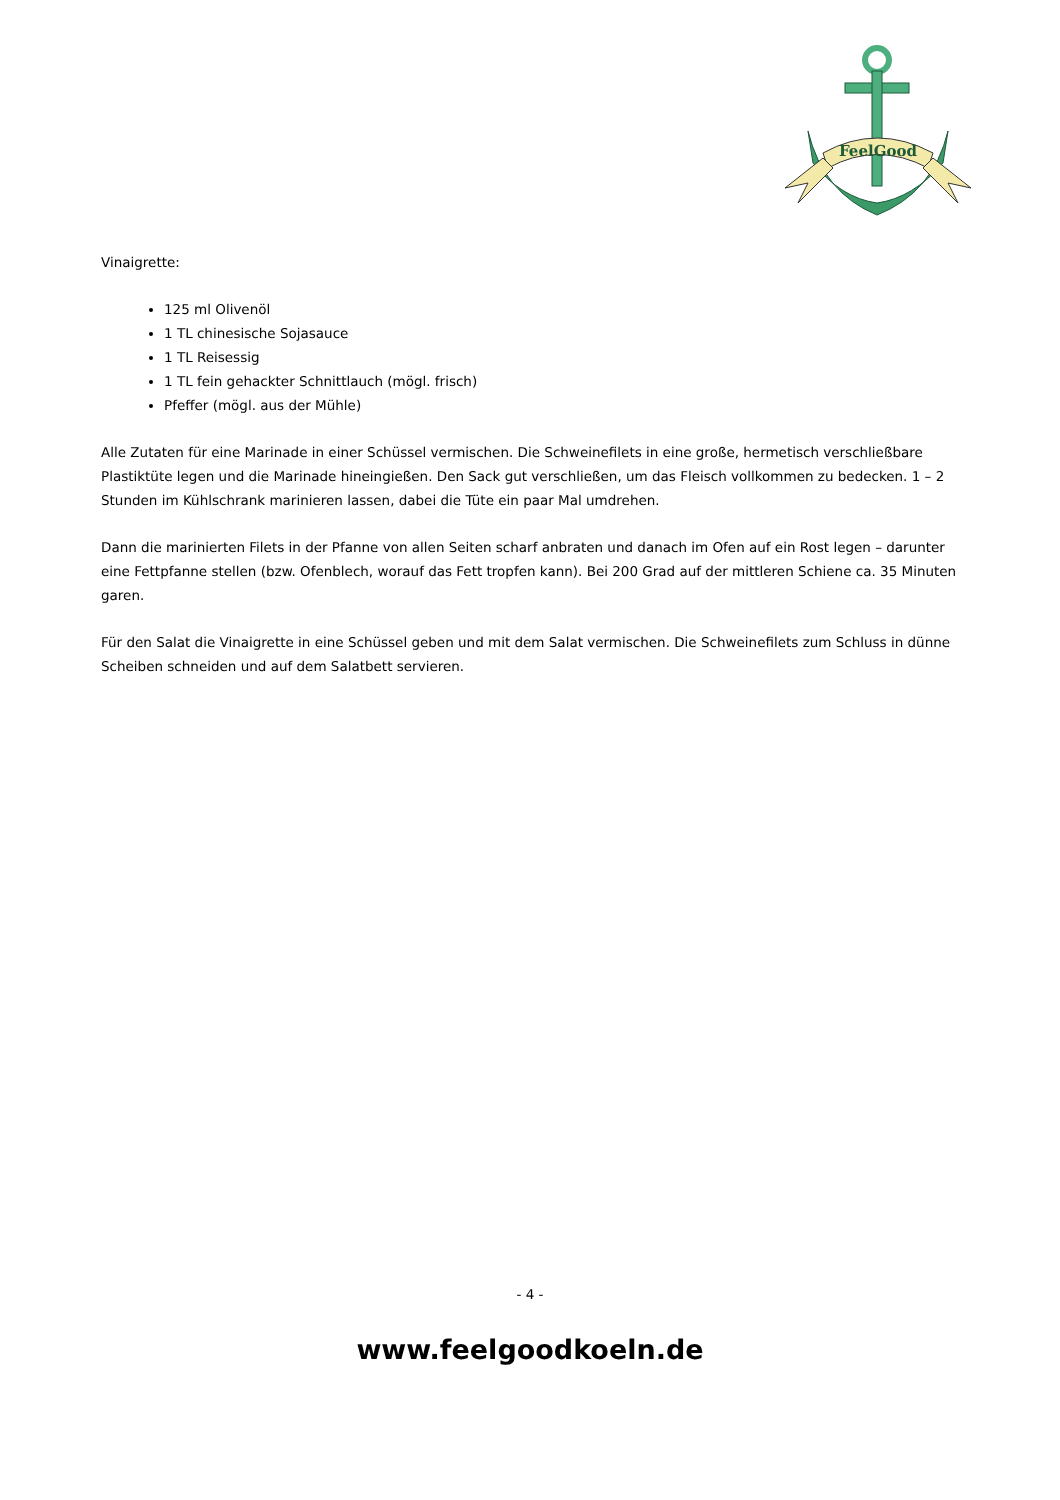FeelGood
Vinaigrette:
125 ml Olivenöl
1 TL chinesische Sojasauce
1 TL Reisessig
1 TL fein gehackter Schnittlauch (mögl. frisch)
Pfeffer (mögl. aus der Mühle)
Alle Zutaten für eine Marinade in einer Schüssel vermischen. Die Schweinefilets in eine große, hermetisch verschließbare Plastiktüte legen und die Marinade hineingießen. Den Sack gut verschließen, um das Fleisch vollkommen zu bedecken. 1 – 2 Stunden im Kühlschrank marinieren lassen, dabei die Tüte ein paar Mal umdrehen.
Dann die marinierten Filets in der Pfanne von allen Seiten scharf anbraten und danach im Ofen auf ein Rost legen – darunter eine Fettpfanne stellen (bzw. Ofenblech, worauf das Fett tropfen kann). Bei 200 Grad auf der mittleren Schiene ca. 35 Minuten garen.
Für den Salat die Vinaigrette in eine Schüssel geben und mit dem Salat vermischen. Die Schweinefilets zum Schluss in dünne Scheiben schneiden und auf dem Salatbett servieren.
- 4 -
www.feelgoodkoeln.de